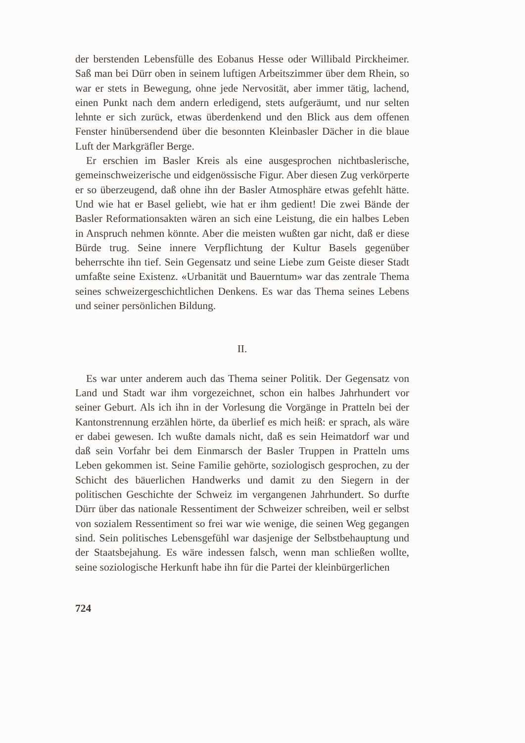der berstenden Lebensfülle des Eobanus Hesse oder Willibald Pirckheimer. Saß man bei Dürr oben in seinem luftigen Arbeitszimmer über dem Rhein, so war er stets in Bewegung, ohne jede Nervosität, aber immer tätig, lachend, einen Punkt nach dem andern erledigend, stets aufgeräumt, und nur selten lehnte er sich zurück, etwas überdenkend und den Blick aus dem offenen Fenster hinübersendend über die besonnten Kleinbasler Dächer in die blaue Luft der Markgräfler Berge.
Er erschien im Basler Kreis als eine ausgesprochen nichtbaslerische, gemeinschweizerische und eidgenössische Figur. Aber diesen Zug verkörperte er so überzeugend, daß ohne ihn der Basler Atmosphäre etwas gefehlt hätte. Und wie hat er Basel geliebt, wie hat er ihm gedient! Die zwei Bände der Basler Reformationsakten wären an sich eine Leistung, die ein halbes Leben in Anspruch nehmen könnte. Aber die meisten wußten gar nicht, daß er diese Bürde trug. Seine innere Verpflichtung der Kultur Basels gegenüber beherrschte ihn tief. Sein Gegensatz und seine Liebe zum Geiste dieser Stadt umfaßte seine Existenz. «Urbanität und Bauerntum» war das zentrale Thema seines schweizergeschichtlichen Denkens. Es war das Thema seines Lebens und seiner persönlichen Bildung.
II.
Es war unter anderem auch das Thema seiner Politik. Der Gegensatz von Land und Stadt war ihm vorgezeichnet, schon ein halbes Jahrhundert vor seiner Geburt. Als ich ihn in der Vorlesung die Vorgänge in Pratteln bei der Kantonstrennung erzählen hörte, da überlief es mich heiß: er sprach, als wäre er dabei gewesen. Ich wußte damals nicht, daß es sein Heimatdorf war und daß sein Vorfahr bei dem Einmarsch der Basler Truppen in Pratteln ums Leben gekommen ist. Seine Familie gehörte, soziologisch gesprochen, zu der Schicht des bäuerlichen Handwerks und damit zu den Siegern in der politischen Geschichte der Schweiz im vergangenen Jahrhundert. So durfte Dürr über das nationale Ressentiment der Schweizer schreiben, weil er selbst von sozialem Ressentiment so frei war wie wenige, die seinen Weg gegangen sind. Sein politisches Lebensgefühl war dasjenige der Selbstbehauptung und der Staatsbejahung. Es wäre indessen falsch, wenn man schließen wollte, seine soziologische Herkunft habe ihn für die Partei der kleinbürgerlichen
724